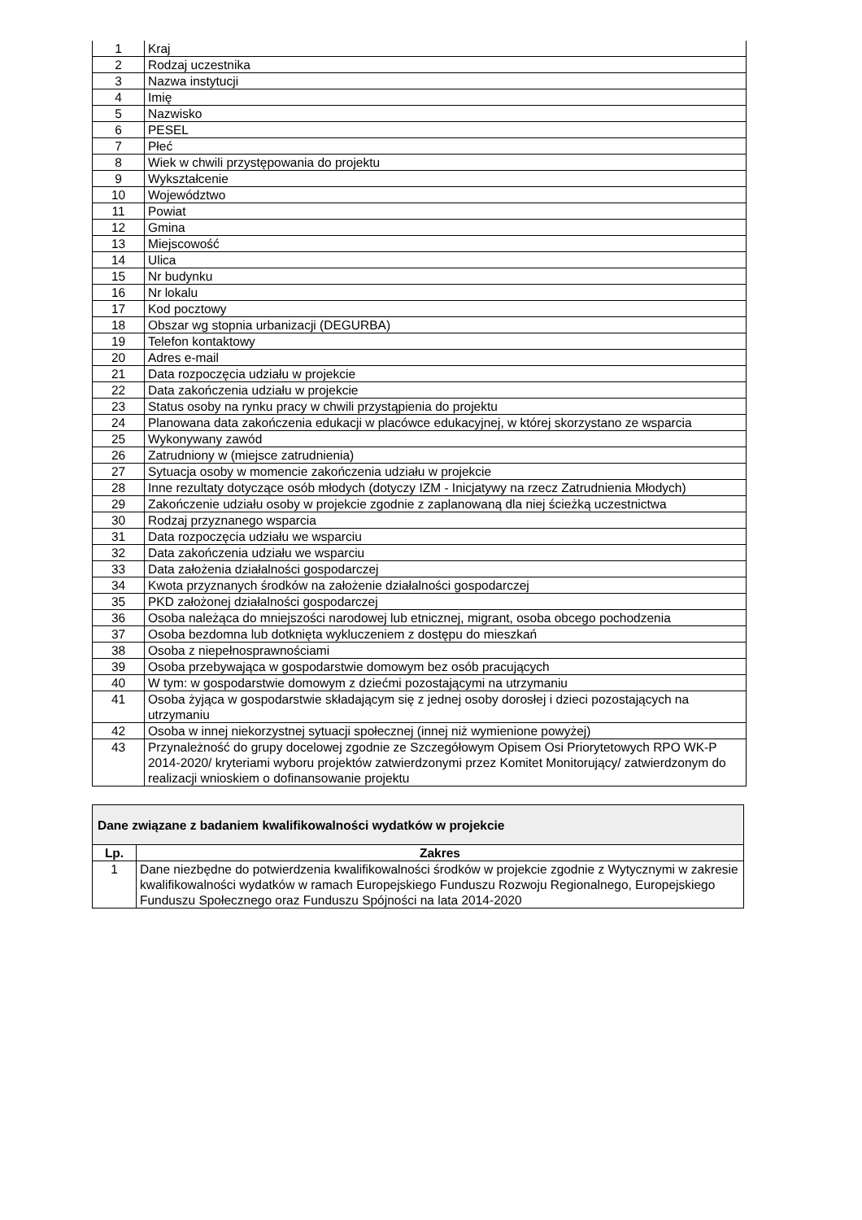| 1 | Kraj |
| 2 | Rodzaj uczestnika |
| 3 | Nazwa instytucji |
| 4 | Imię |
| 5 | Nazwisko |
| 6 | PESEL |
| 7 | Płeć |
| 8 | Wiek w chwili przystępowania do projektu |
| 9 | Wykształcenie |
| 10 | Województwo |
| 11 | Powiat |
| 12 | Gmina |
| 13 | Miejscowość |
| 14 | Ulica |
| 15 | Nr budynku |
| 16 | Nr lokalu |
| 17 | Kod pocztowy |
| 18 | Obszar wg stopnia urbanizacji (DEGURBA) |
| 19 | Telefon kontaktowy |
| 20 | Adres e-mail |
| 21 | Data rozpoczęcia udziału w projekcie |
| 22 | Data zakończenia udziału w projekcie |
| 23 | Status osoby na rynku pracy w chwili przystąpienia do projektu |
| 24 | Planowana data zakończenia edukacji w placówce edukacyjnej, w której skorzystano ze wsparcia |
| 25 | Wykonywany zawód |
| 26 | Zatrudniony w (miejsce zatrudnienia) |
| 27 | Sytuacja osoby w momencie zakończenia udziału w projekcie |
| 28 | Inne rezultaty dotyczące osób młodych (dotyczy IZM - Inicjatywy na rzecz Zatrudnienia Młodych) |
| 29 | Zakończenie udziału osoby w projekcie zgodnie z zaplanowaną dla niej ścieżką uczestnictwa |
| 30 | Rodzaj przyznanego wsparcia |
| 31 | Data rozpoczęcia udziału we wsparciu |
| 32 | Data zakończenia udziału we wsparciu |
| 33 | Data założenia działalności gospodarczej |
| 34 | Kwota przyznanych środków na założenie działalności gospodarczej |
| 35 | PKD założonej działalności gospodarczej |
| 36 | Osoba należąca do mniejszości narodowej lub etnicznej, migrant, osoba obcego pochodzenia |
| 37 | Osoba bezdomna lub dotknięta wykluczeniem z dostępu do mieszkań |
| 38 | Osoba z niepełnosprawnościami |
| 39 | Osoba przebywająca w gospodarstwie domowym bez osób pracujących |
| 40 | W tym: w gospodarstwie domowym z dziećmi pozostającymi na utrzymaniu |
| 41 | Osoba żyjąca w gospodarstwie składającym się z jednej osoby dorosłej i dzieci pozostających na utrzymaniu |
| 42 | Osoba w innej niekorzystnej sytuacji społecznej (innej niż wymienione powyżej) |
| 43 | Przynależność do grupy docelowej zgodnie ze Szczegółowym Opisem Osi Priorytetowych RPO WK-P 2014-2020/ kryteriami wyboru projektów zatwierdzonymi przez Komitet Monitorujący/ zatwierdzonym do realizacji wnioskiem o dofinansowanie projektu |
| Dane związane z badaniem kwalifikowalności wydatków w projekcie | |
| --- | --- |
| Lp. | Zakres |
| 1 | Dane niezbędne do potwierdzenia kwalifikowalności środków w projekcie zgodnie z Wytycznymi w zakresie kwalifikowalności wydatków w ramach Europejskiego Funduszu Rozwoju Regionalnego, Europejskiego Funduszu Społecznego oraz Funduszu Spójności na lata 2014-2020 |